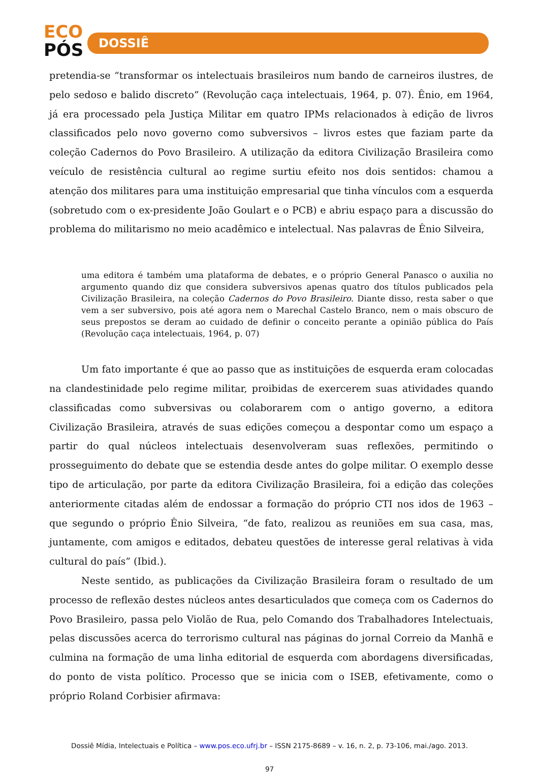ECO
PÓS
DOSSIÊ
pretendia-se “transformar os intelectuais brasileiros num bando de carneiros ilustres, de pelo sedoso e balido discreto” (Revolução caça intelectuais, 1964, p. 07). Ênio, em 1964, já era processado pela Justiça Militar em quatro IPMs relacionados à edição de livros classificados pelo novo governo como subversivos – livros estes que faziam parte da coleção Cadernos do Povo Brasileiro. A utilização da editora Civilização Brasileira como veículo de resistência cultural ao regime surtiu efeito nos dois sentidos: chamou a atenção dos militares para uma instituição empresarial que tinha vínculos com a esquerda (sobretudo com o ex-presidente João Goulart e o PCB) e abriu espaço para a discussão do problema do militarismo no meio acadêmico e intelectual. Nas palavras de Ênio Silveira,
uma editora é também uma plataforma de debates, e o próprio General Panasco o auxilia no argumento quando diz que considera subversivos apenas quatro dos títulos publicados pela Civilização Brasileira, na coleção Cadernos do Povo Brasileiro. Diante disso, resta saber o que vem a ser subversivo, pois até agora nem o Marechal Castelo Branco, nem o mais obscuro de seus prepostos se deram ao cuidado de definir o conceito perante a opinião pública do País (Revolução caça intelectuais, 1964, p. 07)
Um fato importante é que ao passo que as instituições de esquerda eram colocadas na clandestinidade pelo regime militar, proibidas de exercerem suas atividades quando classificadas como subversivas ou colaborarem com o antigo governo, a editora Civilização Brasileira, através de suas edições começou a despontar como um espaço a partir do qual núcleos intelectuais desenvolveram suas reflexões, permitindo o prosseguimento do debate que se estendia desde antes do golpe militar. O exemplo desse tipo de articulação, por parte da editora Civilização Brasileira, foi a edição das coleções anteriormente citadas além de endossar a formação do próprio CTI nos idos de 1963 – que segundo o próprio Ênio Silveira, “de fato, realizou as reuniões em sua casa, mas, juntamente, com amigos e editados, debateu questões de interesse geral relativas à vida cultural do país” (Ibid.).
Neste sentido, as publicações da Civilização Brasileira foram o resultado de um processo de reflexão destes núcleos antes desarticulados que começa com os Cadernos do Povo Brasileiro, passa pelo Violão de Rua, pelo Comando dos Trabalhadores Intelectuais, pelas discussões acerca do terrorismo cultural nas páginas do jornal Correio da Manhã e culmina na formação de uma linha editorial de esquerda com abordagens diversificadas, do ponto de vista político. Processo que se inicia com o ISEB, efetivamente, como o próprio Roland Corbisier afirmava:
Dossiê Mídia, Intelectuais e Política – www.pos.eco.ufrj.br – ISSN 2175-8689 – v. 16, n. 2, p. 73-106, mai./ago. 2013.
97